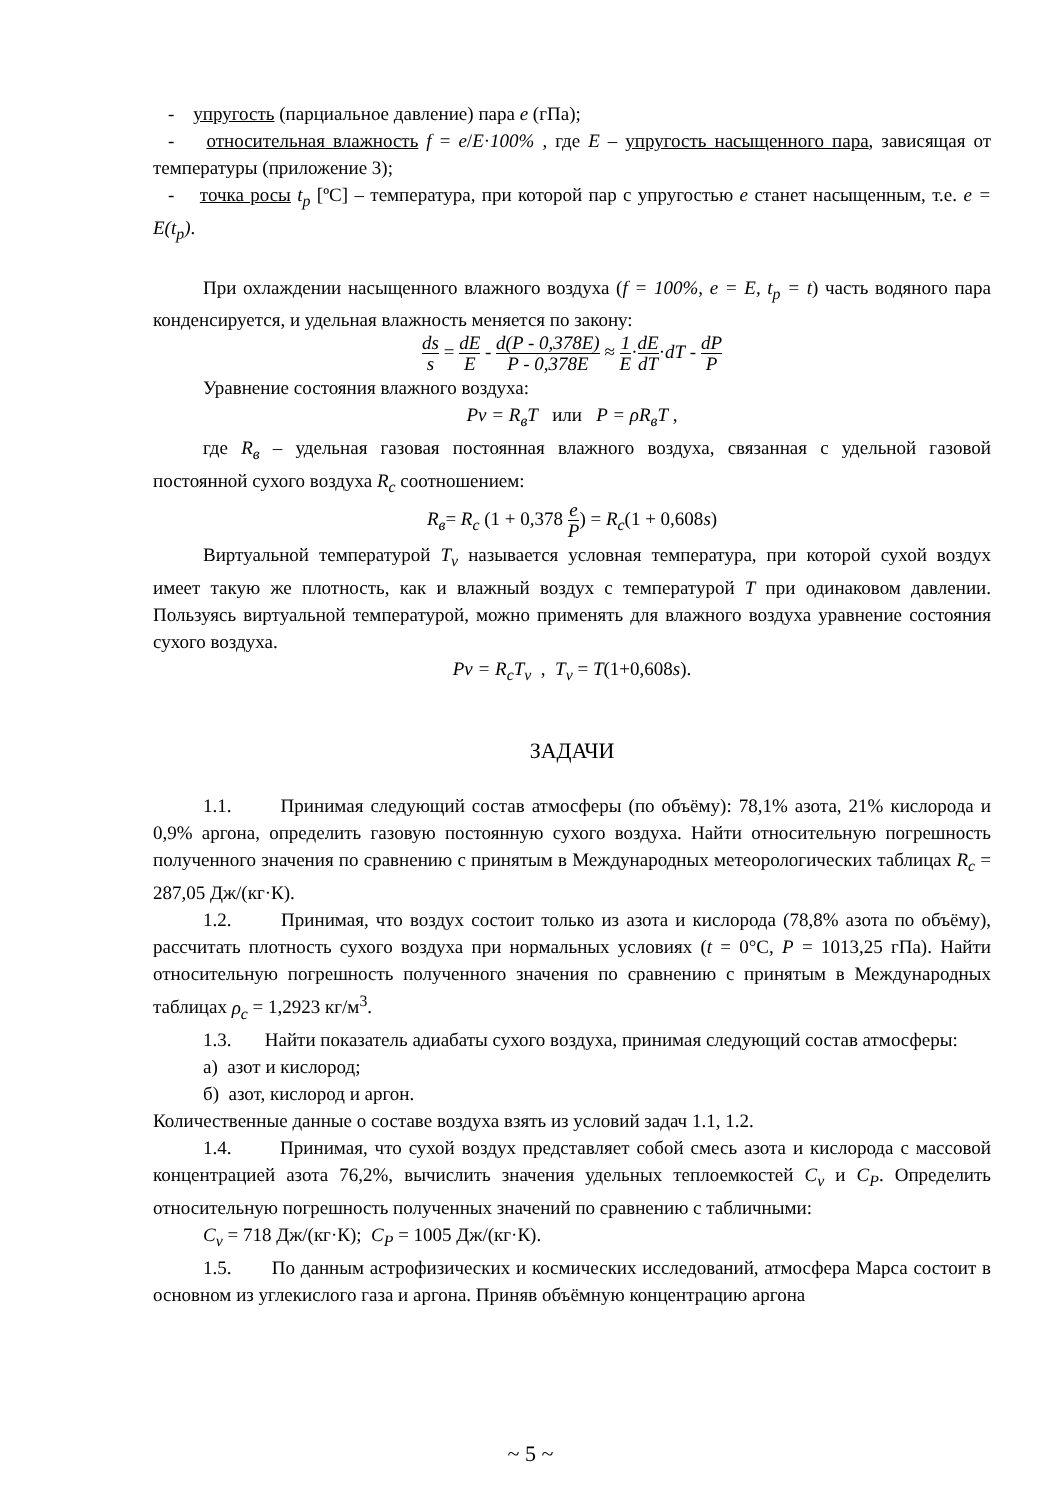- упругость (парциальное давление) пара e (гПа);
- относительная влажность f = e/E·100% , где E – упругость насыщенного пара, зависящая от температуры (приложение 3);
- точка росы t<sub>p</sub> [ºC] – температура, при которой пар с упругостью e станет насыщенным, т.е. e = E(t<sub>p</sub>).
При охлаждении насыщенного влажного воздуха (f = 100%, e = E, t<sub>p</sub> = t) часть водяного пара конденсируется, и удельная влажность меняется по закону:
ds s = dE E - d(P - 0,378E) P - 0,378E ≈ 1 E·dE dT·dT - dP P
Уравнение состояния влажного воздуха:
Pv = R<sub>в</sub>T или P = ρR<sub>в</sub>T ,
где R<sub>в</sub> – удельная газовая постоянная влажного воздуха, связанная с удельной газовой постоянной сухого воздуха R<sub>c</sub> соотношением:
R<sub>в</sub>= R<sub>c</sub> (1 + 0,378 e P) = R<sub>c</sub>(1 + 0,608s)
Виртуальной температурой T<sub>v</sub> называется условная температура, при которой сухой воздух имеет такую же плотность, как и влажный воздух с температурой T при одинаковом давлении. Пользуясь виртуальной температурой, можно применять для влажного воздуха уравнение состояния сухого воздуха.
Pv = R<sub>c</sub>T<sub>v</sub> , T<sub>v</sub> = T(1+0,608s).
ЗАДАЧИ
1.1. Принимая следующий состав атмосферы (по объёму): 78,1% азота, 21% кислорода и 0,9% аргона, определить газовую постоянную сухого воздуха. Найти относительную погрешность полученного значения по сравнению с принятым в Международных метеорологических таблицах R<sub>c</sub> = 287,05 Дж/(кг·К).
1.2. Принимая, что воздух состоит только из азота и кислорода (78,8% азота по объёму), рассчитать плотность сухого воздуха при нормальных условиях (t = 0°C, P = 1013,25 гПа). Найти относительную погрешность полученного значения по сравнению с принятым в Международных таблицах ρ<sub>c</sub> = 1,2923 кг/м<sup>3</sup>.
1.3. Найти показатель адиабаты сухого воздуха, принимая следующий состав атмосферы:
а) азот и кислород;
б) азот, кислород и аргон.
Количественные данные о составе воздуха взять из условий задач 1.1, 1.2.
1.4. Принимая, что сухой воздух представляет собой смесь азота и кислорода с массовой концентрацией азота 76,2%, вычислить значения удельных теплоемкостей C<sub>v</sub> и C<sub>P</sub>. Определить относительную погрешность полученных значений по сравнению с табличными:
C<sub>v</sub> = 718 Дж/(кг·К); C<sub>P</sub> = 1005 Дж/(кг·К).
1.5. По данным астрофизических и космических исследований, атмосфера Марса состоит в основном из углекислого газа и аргона. Приняв объёмную концентрацию аргона
~ 5 ~